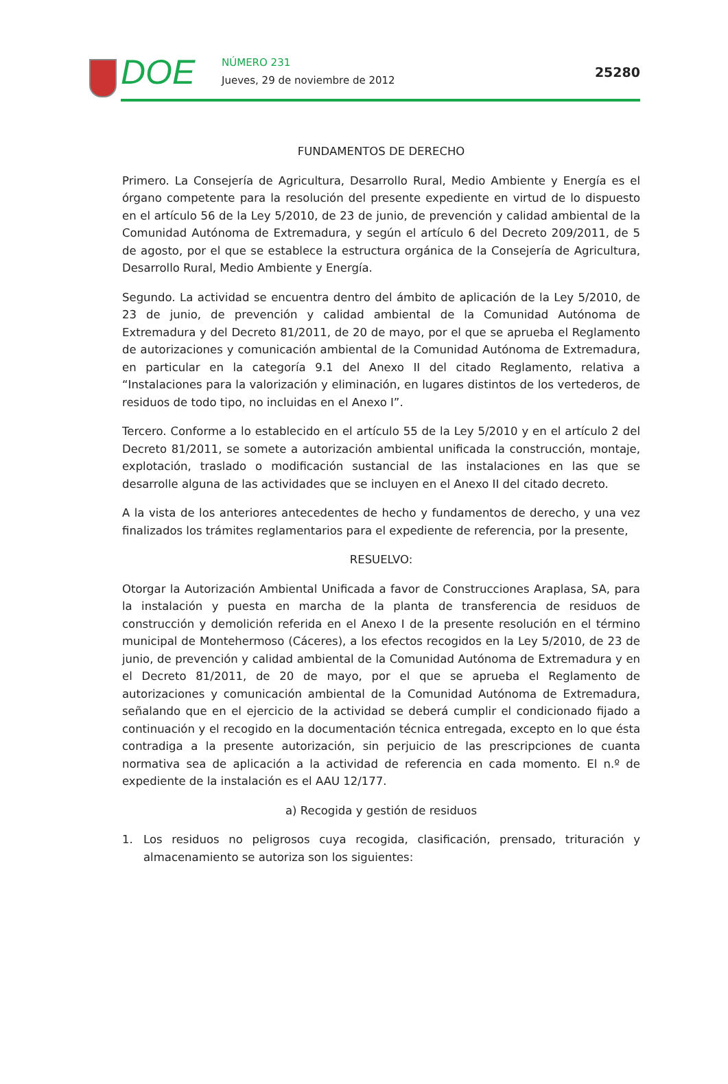DOE NÚMERO 231
Jueves, 29 de noviembre de 2012
25280
FUNDAMENTOS DE DERECHO
Primero. La Consejería de Agricultura, Desarrollo Rural, Medio Ambiente y Energía es el órgano competente para la resolución del presente expediente en virtud de lo dispuesto en el artículo 56 de la Ley 5/2010, de 23 de junio, de prevención y calidad ambiental de la Comunidad Autónoma de Extremadura, y según el artículo 6 del Decreto 209/2011, de 5 de agosto, por el que se establece la estructura orgánica de la Consejería de Agricultura, Desarrollo Rural, Medio Ambiente y Energía.
Segundo. La actividad se encuentra dentro del ámbito de aplicación de la Ley 5/2010, de 23 de junio, de prevención y calidad ambiental de la Comunidad Autónoma de Extremadura y del Decreto 81/2011, de 20 de mayo, por el que se aprueba el Reglamento de autorizaciones y comunicación ambiental de la Comunidad Autónoma de Extremadura, en particular en la categoría 9.1 del Anexo II del citado Reglamento, relativa a “Instalaciones para la valorización y eliminación, en lugares distintos de los vertederos, de residuos de todo tipo, no incluidas en el Anexo I”.
Tercero. Conforme a lo establecido en el artículo 55 de la Ley 5/2010 y en el artículo 2 del Decreto 81/2011, se somete a autorización ambiental unificada la construcción, montaje, explotación, traslado o modificación sustancial de las instalaciones en las que se desarrolle alguna de las actividades que se incluyen en el Anexo II del citado decreto.
A la vista de los anteriores antecedentes de hecho y fundamentos de derecho, y una vez finalizados los trámites reglamentarios para el expediente de referencia, por la presente,
RESUELVO:
Otorgar la Autorización Ambiental Unificada a favor de Construcciones Araplasa, SA, para la instalación y puesta en marcha de la planta de transferencia de residuos de construcción y demolición referida en el Anexo I de la presente resolución en el término municipal de Montehermoso (Cáceres), a los efectos recogidos en la Ley 5/2010, de 23 de junio, de prevención y calidad ambiental de la Comunidad Autónoma de Extremadura y en el Decreto 81/2011, de 20 de mayo, por el que se aprueba el Reglamento de autorizaciones y comunicación ambiental de la Comunidad Autónoma de Extremadura, señalando que en el ejercicio de la actividad se deberá cumplir el condicionado fijado a continuación y el recogido en la documentación técnica entregada, excepto en lo que ésta contradiga a la presente autorización, sin perjuicio de las prescripciones de cuanta normativa sea de aplicación a la actividad de referencia en cada momento. El n.º de expediente de la instalación es el AAU 12/177.
a) Recogida y gestión de residuos
1. Los residuos no peligrosos cuya recogida, clasificación, prensado, trituración y almacenamiento se autoriza son los siguientes: